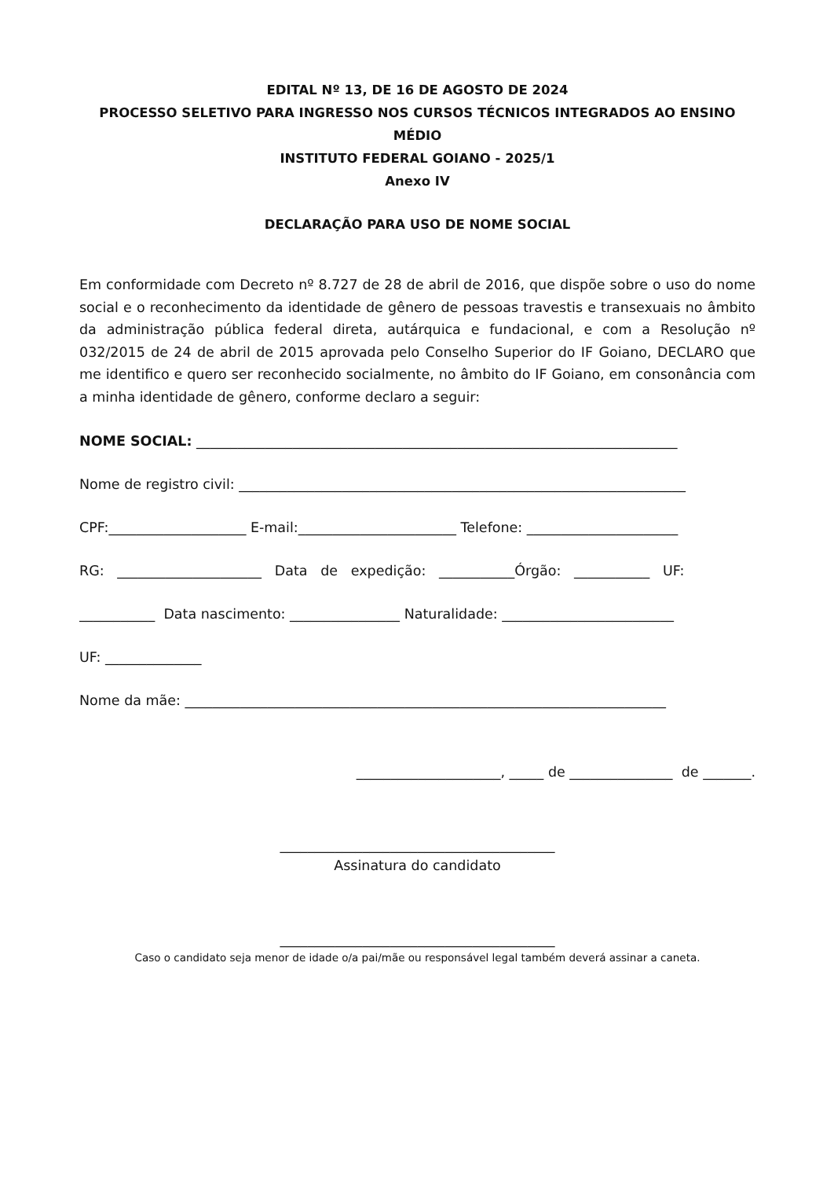EDITAL Nº 13, DE 16 DE AGOSTO DE 2024
PROCESSO SELETIVO PARA INGRESSO NOS CURSOS TÉCNICOS INTEGRADOS AO ENSINO MÉDIO
INSTITUTO FEDERAL GOIANO - 2025/1
Anexo IV
DECLARAÇÃO PARA USO DE NOME SOCIAL
Em conformidade com Decreto nº 8.727 de 28 de abril de 2016, que dispõe sobre o uso do nome social e o reconhecimento da identidade de gênero de pessoas travestis e transexuais no âmbito da administração pública federal direta, autárquica e fundacional, e com a Resolução nº 032/2015 de 24 de abril de 2015 aprovada pelo Conselho Superior do IF Goiano, DECLARO que me identifico e quero ser reconhecido socialmente, no âmbito do IF Goiano, em consonância com a minha identidade de gênero, conforme declaro a seguir:
NOME SOCIAL: ______________________________________________________________________
Nome de registro civil: _________________________________________________________________
CPF:____________________ E-mail:_______________________ Telefone: ______________________
RG: _____________________ Data de expedição: ___________Órgão: ___________ UF:
___________ Data nascimento: ________________ Naturalidade: _________________________
UF: ______________
Nome da mãe: ______________________________________________________________________
_____________________, _____ de _______________ de _______.
________________________________________
Assinatura do candidato
________________________________________
Caso o candidato seja menor de idade o/a pai/mãe ou responsável legal também deverá assinar a caneta.